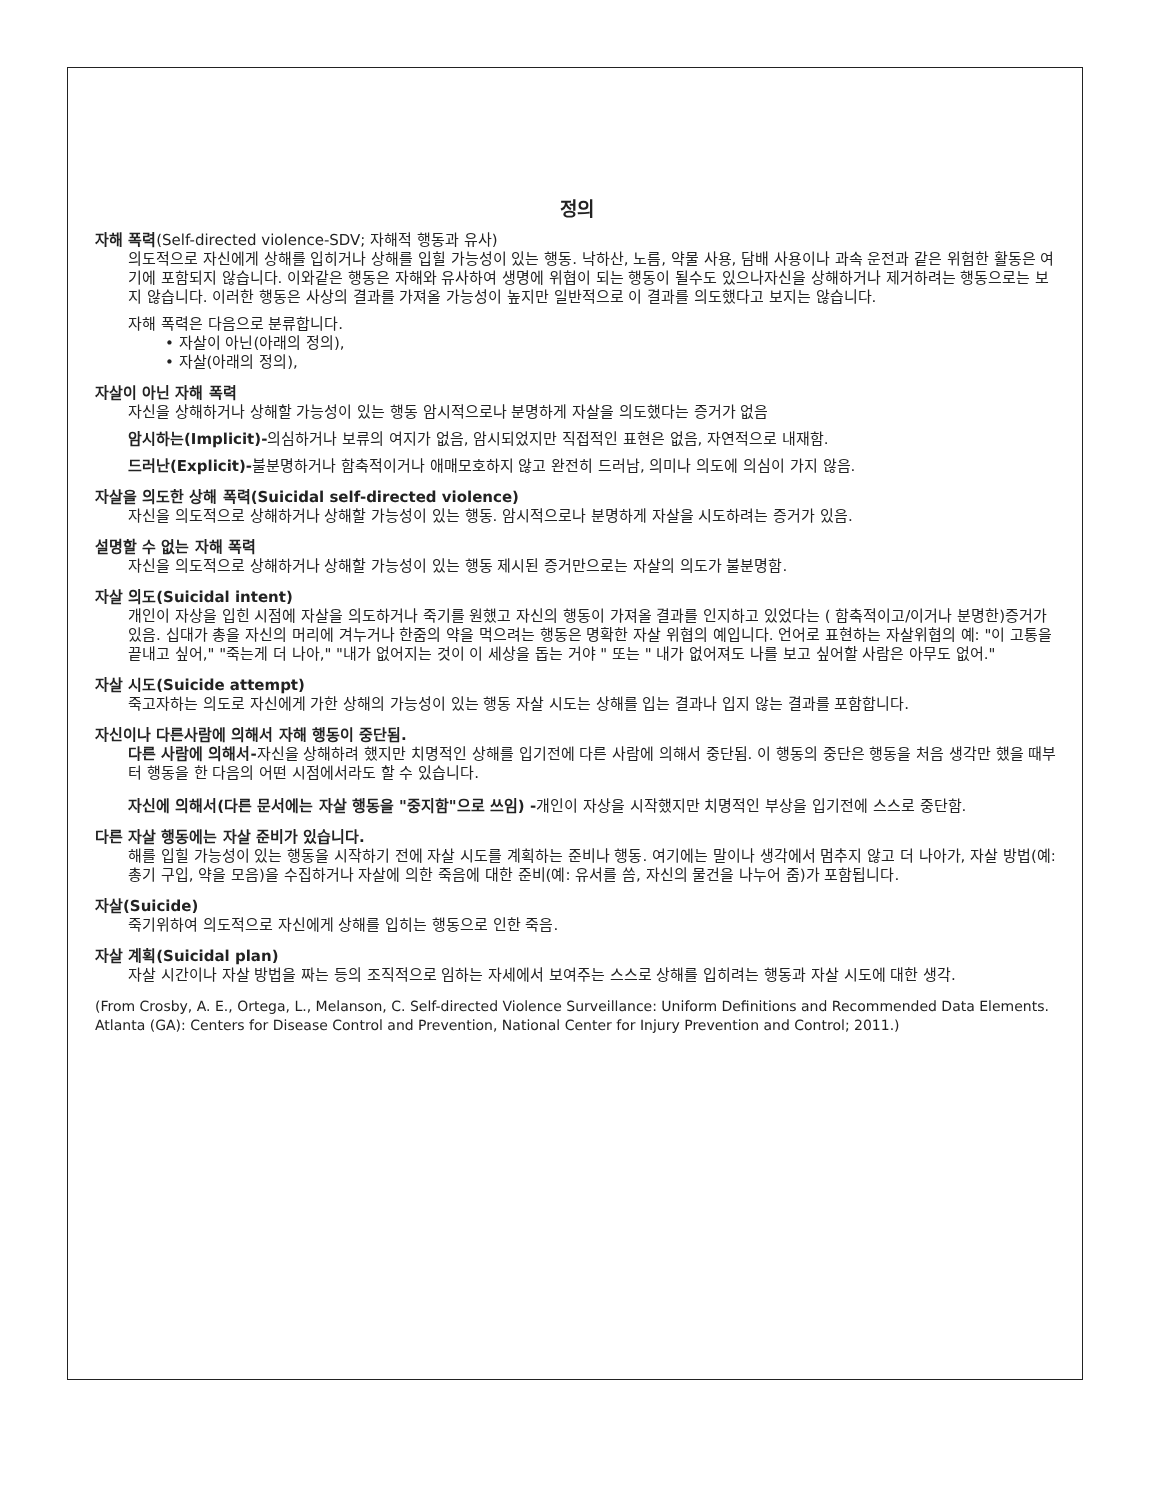정의
자해 폭력(Self-directed violence-SDV; 자해적 행동과 유사)
의도적으로 자신에게 상해를 입히거나 상해를 입힐 가능성이 있는 행동. 낙하산, 노름, 약물 사용, 담배 사용이나 과속 운전과 같은 위험한 활동은 여기에 포함되지 않습니다. 이와같은 행동은 자해와 유사하여 생명에 위협이 되는 행동이 될수도 있으나자신을 상해하거나 제거하려는 행동으로는 보지 않습니다. 이러한 행동은 사상의 결과를 가져올 가능성이 높지만 일반적으로 이 결과를 의도했다고 보지는 않습니다.
자해 폭력은 다음으로 분류합니다.
• 자살이 아닌(아래의 정의),
• 자살(아래의 정의),
자살이 아닌 자해 폭력
자신을 상해하거나 상해할 가능성이 있는 행동 암시적으로나 분명하게 자살을 의도했다는 증거가 없음
암시하는(Implicit)-의심하거나 보류의 여지가 없음, 암시되었지만 직접적인 표현은 없음, 자연적으로 내재함.
드러난(Explicit)-불분명하거나 함축적이거나 애매모호하지 않고 완전히 드러남, 의미나 의도에 의심이 가지 않음.
자살을 의도한 상해 폭력(Suicidal self-directed violence)
자신을 의도적으로 상해하거나 상해할 가능성이 있는 행동. 암시적으로나 분명하게 자살을 시도하려는 증거가 있음.
설명할 수 없는 자해 폭력
자신을 의도적으로 상해하거나 상해할 가능성이 있는 행동 제시된 증거만으로는 자살의 의도가 불분명함.
자살 의도(Suicidal intent)
개인이 자상을 입힌 시점에 자살을 의도하거나 죽기를 원했고 자신의 행동이 가져올 결과를 인지하고 있었다는 ( 함축적이고/이거나 분명한)증거가 있음. 십대가 총을 자신의 머리에 겨누거나 한줌의 약을 먹으려는 행동은 명확한 자살 위협의 예입니다. 언어로 표현하는 자살위협의 예: "이 고통을 끝내고 싶어," "죽는게 더 나아," "내가 없어지는 것이 이 세상을 돕는 거야 " 또는 " 내가 없어져도 나를 보고 싶어할 사람은 아무도 없어."
자살 시도(Suicide attempt)
죽고자하는 의도로 자신에게 가한 상해의 가능성이 있는 행동 자살 시도는 상해를 입는 결과나 입지 않는 결과를 포함합니다.
자신이나 다른사람에 의해서 자해 행동이 중단됨.
다른 사람에 의해서-자신을 상해하려 했지만 치명적인 상해를 입기전에 다른 사람에 의해서 중단됨. 이 행동의 중단은 행동을 처음 생각만 했을 때부터 행동을 한 다음의 어떤 시점에서라도 할 수 있습니다.
자신에 의해서(다른 문서에는 자살 행동을 "중지함"으로 쓰임) -개인이 자상을 시작했지만 치명적인 부상을 입기전에 스스로 중단함.
다른 자살 행동에는 자살 준비가 있습니다.
해를 입힐 가능성이 있는 행동을 시작하기 전에 자살 시도를 계획하는 준비나 행동. 여기에는 말이나 생각에서 멈추지 않고 더 나아가, 자살 방법(예: 총기 구입, 약을 모음)을 수집하거나 자살에 의한 죽음에 대한 준비(예: 유서를 씀, 자신의 물건을 나누어 줌)가 포함됩니다.
자살(Suicide)
죽기위하여 의도적으로 자신에게 상해를 입히는 행동으로 인한 죽음.
자살 계획(Suicidal plan)
자살 시간이나 자살 방법을 짜는 등의 조직적으로 임하는 자세에서 보여주는 스스로 상해를 입히려는 행동과 자살 시도에 대한 생각.
(From Crosby, A. E., Ortega, L., Melanson, C. Self-directed Violence Surveillance: Uniform Definitions and Recommended Data Elements. Atlanta (GA): Centers for Disease Control and Prevention, National Center for Injury Prevention and Control; 2011.)